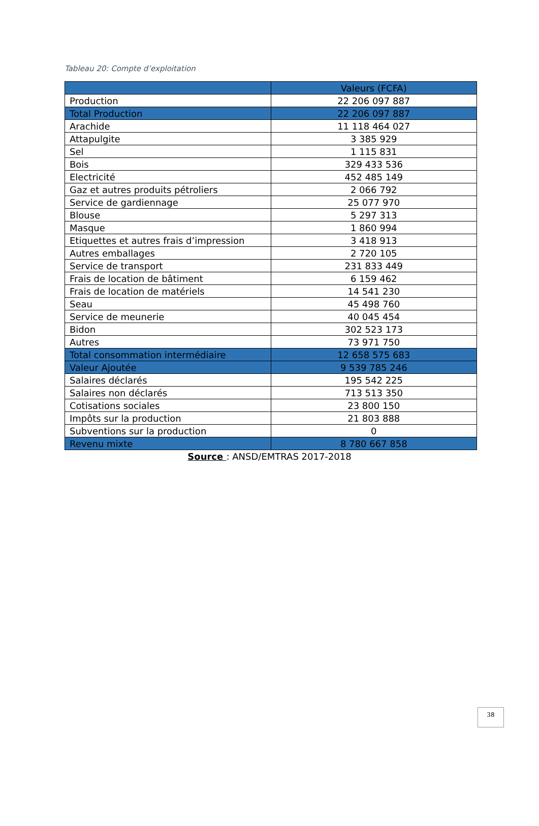Tableau 20: Compte d’exploitation
| | Valeurs (FCFA) |
| --- | --- |
| Production | 22 206 097 887 |
| Total Production | 22 206 097 887 |
| Arachide | 11 118 464 027 |
| Attapulgite | 3 385 929 |
| Sel | 1 115 831 |
| Bois | 329 433 536 |
| Electricité | 452 485 149 |
| Gaz et autres produits pétroliers | 2 066 792 |
| Service de gardiennage | 25 077 970 |
| Blouse | 5 297 313 |
| Masque | 1 860 994 |
| Etiquettes et autres frais d’impression | 3 418 913 |
| Autres emballages | 2 720 105 |
| Service de transport | 231 833 449 |
| Frais de location de bâtiment | 6 159 462 |
| Frais de location de matériels | 14 541 230 |
| Seau | 45 498 760 |
| Service de meunerie | 40 045 454 |
| Bidon | 302 523 173 |
| Autres | 73 971 750 |
| Total consommation intermédiaire | 12 658 575 683 |
| Valeur Ajoutée | 9 539 785 246 |
| Salaires déclarés | 195 542 225 |
| Salaires non déclarés | 713 513 350 |
| Cotisations sociales | 23 800 150 |
| Impôts sur la production | 21 803 888 |
| Subventions sur la production | 0 |
| Revenu mixte | 8 780 667 858 |
Source : ANSD/EMTRAS 2017-2018
38